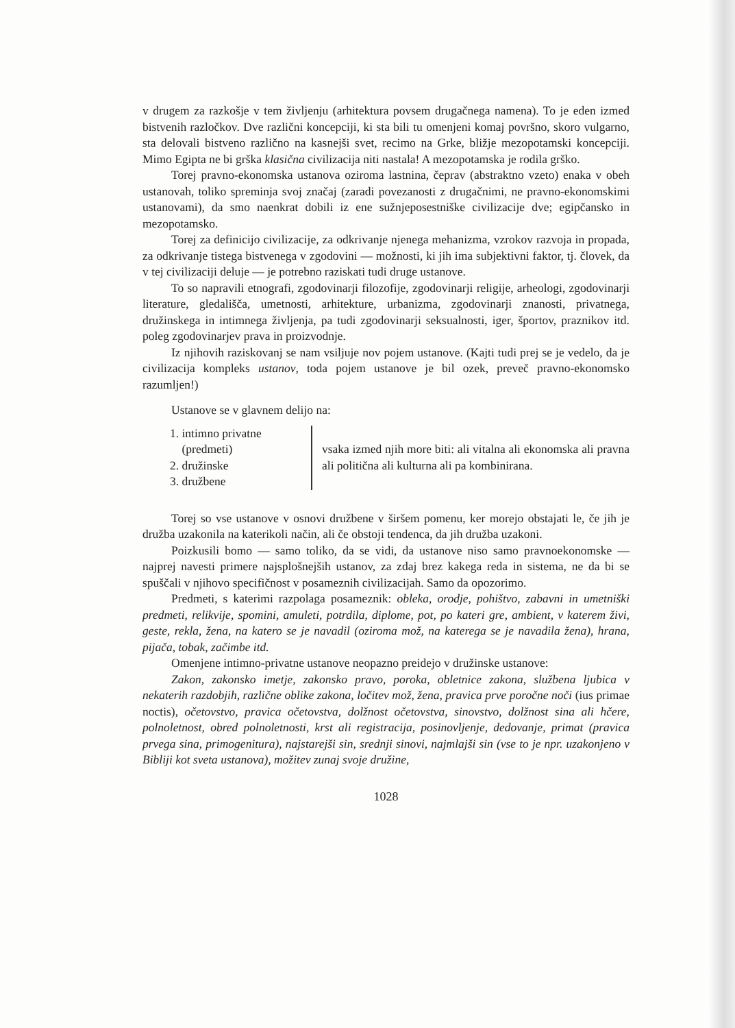v drugem za razkošje v tem življenju (arhitektura povsem drugačnega namena). To je eden izmed bistvenih razločkov. Dve različni koncepciji, ki sta bili tu omenjeni komaj površno, skoro vulgarno, sta delovali bistveno različno na kasnejši svet, recimo na Grke, bližje mezopotamski koncepciji. Mimo Egipta ne bi grška klasična civilizacija niti nastala! A mezopotamska je rodila grško.
Torej pravno-ekonomska ustanova oziroma lastnina, čeprav (abstraktno vzeto) enaka v obeh ustanovah, toliko spreminja svoj značaj (zaradi povezanosti z drugačnimi, ne pravno-ekonomskimi ustanovami), da smo naenkrat dobili iz ene sužnjeposestniške civilizacije dve; egipčansko in mezopotamsko.
Torej za definicijo civilizacije, za odkrivanje njenega mehanizma, vzrokov razvoja in propada, za odkrivanje tistega bistvenega v zgodovini — možnosti, ki jih ima subjektivni faktor, tj. človek, da v tej civilizaciji deluje — je potrebno raziskati tudi druge ustanove.
To so napravili etnografi, zgodovinarji filozofije, zgodovinarji religije, arheologi, zgodovinarji literature, gledališča, umetnosti, arhitekture, urbanizma, zgodovinarji znanosti, privatnega, družinskega in intimnega življenja, pa tudi zgodovinarji seksualnosti, iger, športov, praznikov itd. poleg zgodovinarjev prava in proizvodnje.
Iz njihovih raziskovanj se nam vsiljuje nov pojem ustanove. (Kajti tudi prej se je vedelo, da je civilizacija kompleks ustanov, toda pojem ustanove je bil ozek, preveč pravno-ekonomsko razumljen!)
Ustanove se v glavnem delijo na:
1. intimno privatne
(predmeti)
2. družinske
3. družbene
vsaka izmed njih more biti: ali vitalna ali ekonomska ali pravna ali politična ali kulturna ali pa kombinirana.
Torej so vse ustanove v osnovi družbene v širšem pomenu, ker morejo obstajati le, če jih je družba uzakonila na katerikoli način, ali če obstoji tendenca, da jih družba uzakoni.
Poizkusili bomo — samo toliko, da se vidi, da ustanove niso samo pravnoekonomske — najprej navesti primere najsplošnejših ustanov, za zdaj brez kakega reda in sistema, ne da bi se spuščali v njihovo specifičnost v posameznih civilizacijah. Samo da opozorimo.
Predmeti, s katerimi razpolaga posameznik: obleka, orodje, pohištvo, zabavni in umetniški predmeti, relikvije, spomini, amuleti, potrdila, diplome, pot, po kateri gre, ambient, v katerem živi, geste, rekla, žena, na katero se je navadil (oziroma mož, na katerega se je navadila žena), hrana, pijača, tobak, začimbe itd.
Omenjene intimno-privatne ustanove neopazno preidejo v družinske ustanove:
Zakon, zakonsko imetje, zakonsko pravo, poroka, obletnice zakona, službena ljubica v nekaterih razdobjih, različne oblike zakona, ločitev mož, žena, pravica prve poročne noči (ius primae noctis), očetovstvo, pravica očetovstva, dolžnost očetovstva, sinovstvo, dolžnost sina ali hčere, polnoletnost, obred polnoletnosti, krst ali registracija, posinovljenje, dedovanje, primat (pravica prvega sina, primogenitura), najstarejši sin, srednji sinovi, najmlajši sin (vse to je npr. uzakonjeno v Bibliji kot sveta ustanova), možitev zunaj svoje družine,
1028